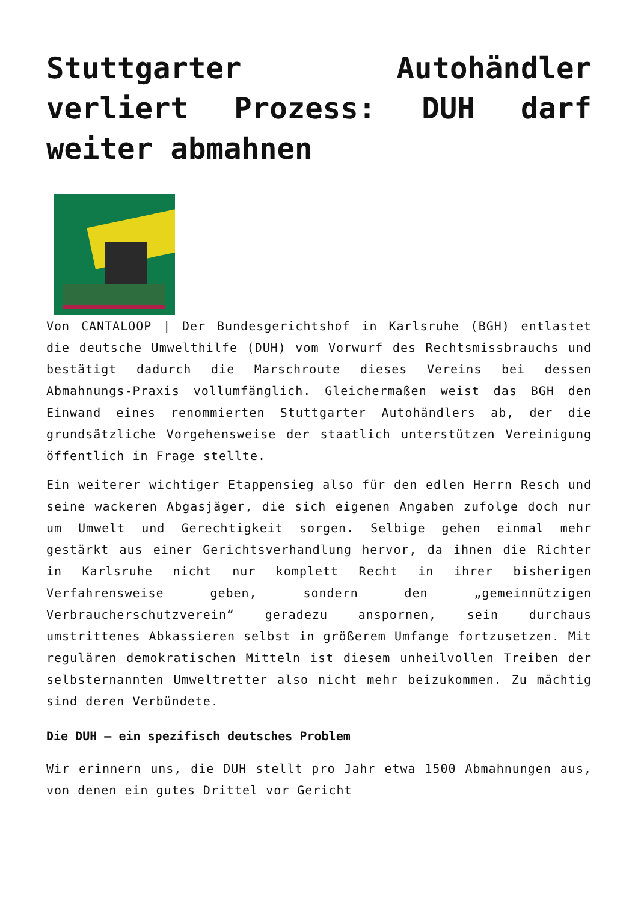Stuttgarter Autohändler verliert Prozess: DUH darf weiter abmahnen
Von CANTALOOP | Der Bundesgerichtshof in Karlsruhe (BGH) entlastet die deutsche Umwelthilfe (DUH) vom Vorwurf des Rechtsmissbrauchs und bestätigt dadurch die Marschroute dieses Vereins bei dessen Abmahnungs-Praxis vollumfänglich. Gleichermaßen weist das BGH den Einwand eines renommierten Stuttgarter Autohändlers ab, der die grundsätzliche Vorgehensweise der staatlich unterstützen Vereinigung öffentlich in Frage stellte.
Ein weiterer wichtiger Etappensieg also für den edlen Herrn Resch und seine wackeren Abgasjäger, die sich eigenen Angaben zufolge doch nur um Umwelt und Gerechtigkeit sorgen. Selbige gehen einmal mehr gestärkt aus einer Gerichtsverhandlung hervor, da ihnen die Richter in Karlsruhe nicht nur komplett Recht in ihrer bisherigen Verfahrensweise geben, sondern den „gemeinnützigen Verbraucherschutzverein“ geradezu anspornen, sein durchaus umstrittenes Abkassieren selbst in größerem Umfange fortzusetzen. Mit regulären demokratischen Mitteln ist diesem unheilvollen Treiben der selbsternannten Umweltretter also nicht mehr beizukommen. Zu mächtig sind deren Verbündete.
Die DUH – ein spezifisch deutsches Problem
Wir erinnern uns, die DUH stellt pro Jahr etwa 1500 Abmahnungen aus, von denen ein gutes Drittel vor Gericht